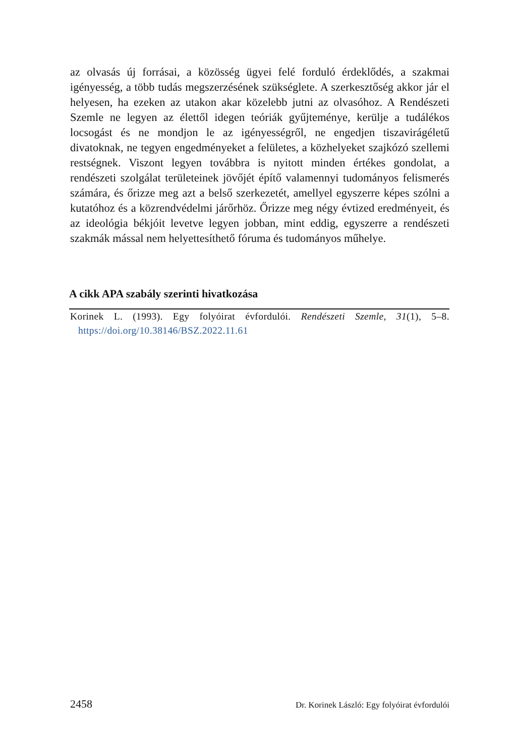az olvasás új forrásai, a közösség ügyei felé forduló érdeklődés, a szakmai igényesség, a több tudás megszerzésének szükséglete. A szerkesztőség akkor jár el helyesen, ha ezeken az utakon akar közelebb jutni az olvasóhoz. A Rendészeti Szemle ne legyen az élettől idegen teóriák gyűjteménye, kerülje a tudálékos locsogást és ne mondjon le az igényességről, ne engedjen tiszavirágéletű divatoknak, ne tegyen engedményeket a felületes, a közhelyeket szajkózó szellemi restségnek. Viszont legyen továbbra is nyitott minden értékes gondolat, a rendészeti szolgálat területeinek jövőjét építő valamennyi tudományos felismerés számára, és őrizze meg azt a belső szerkezetét, amellyel egyszerre képes szólni a kutatóhoz és a közrendvédelmi járőrhöz. Őrizze meg négy évtized eredményeit, és az ideológia békjóit levetve legyen jobban, mint eddig, egyszerre a rendészeti szakmák mással nem helyettesíthető fóruma és tudományos műhelye.
A cikk APA szabály szerinti hivatkozása
Korinek L. (1993). Egy folyóirat évfordulói. Rendészeti Szemle, 31(1), 5–8. https://doi.org/10.38146/BSZ.2022.11.61
2458 Dr. Korinek László: Egy folyóirat évfordulói